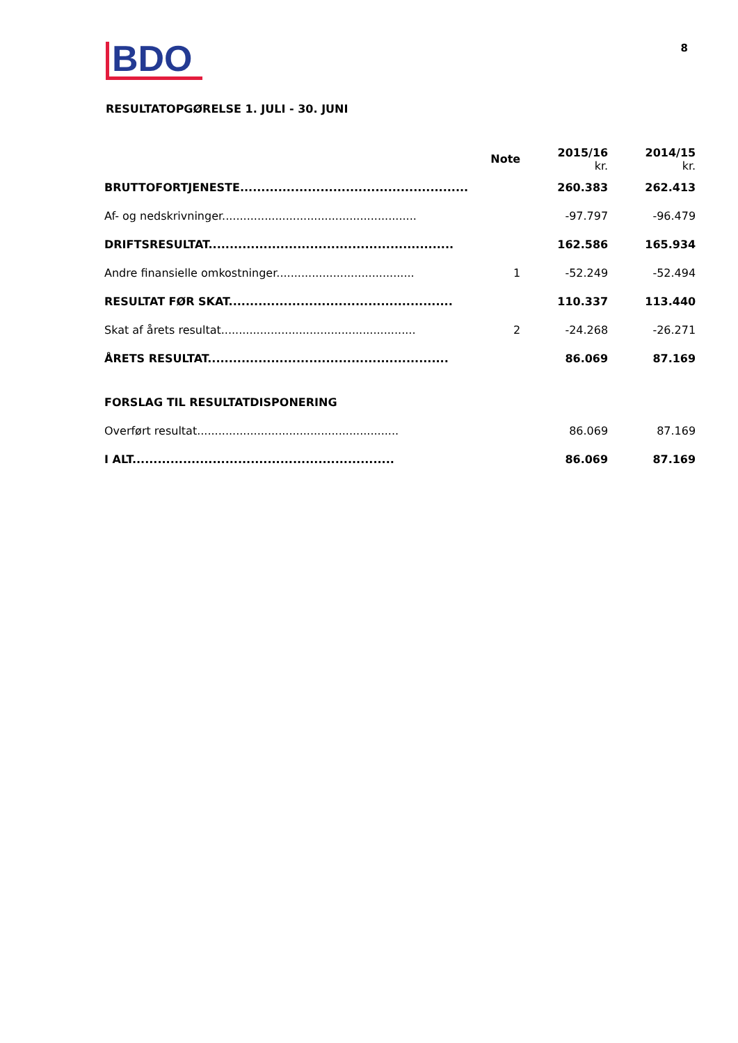BDO
8
RESULTATOPGØRELSE 1. JULI - 30. JUNI
| | Note | 2015/16 kr. | 2014/15 kr. |
| --- | --- | --- | --- |
| BRUTTOFORTJENESTE...................................................... | | 260.383 | 262.413 |
| Af- og nedskrivninger....................................................... | | -97.797 | -96.479 |
| DRIFTSRESULTAT.......................................................... | | 162.586 | 165.934 |
| Andre finansielle omkostninger....................................... | 1 | -52.249 | -52.494 |
| RESULTAT FØR SKAT..................................................... | | 110.337 | 113.440 |
| Skat af årets resultat....................................................... | 2 | -24.268 | -26.271 |
| ÅRETS RESULTAT......................................................... | | 86.069 | 87.169 |
| FORSLAG TIL RESULTATDISPONERING | | | |
| Overført resultat......................................................... | | 86.069 | 87.169 |
| I ALT.............................................................. | | 86.069 | 87.169 |